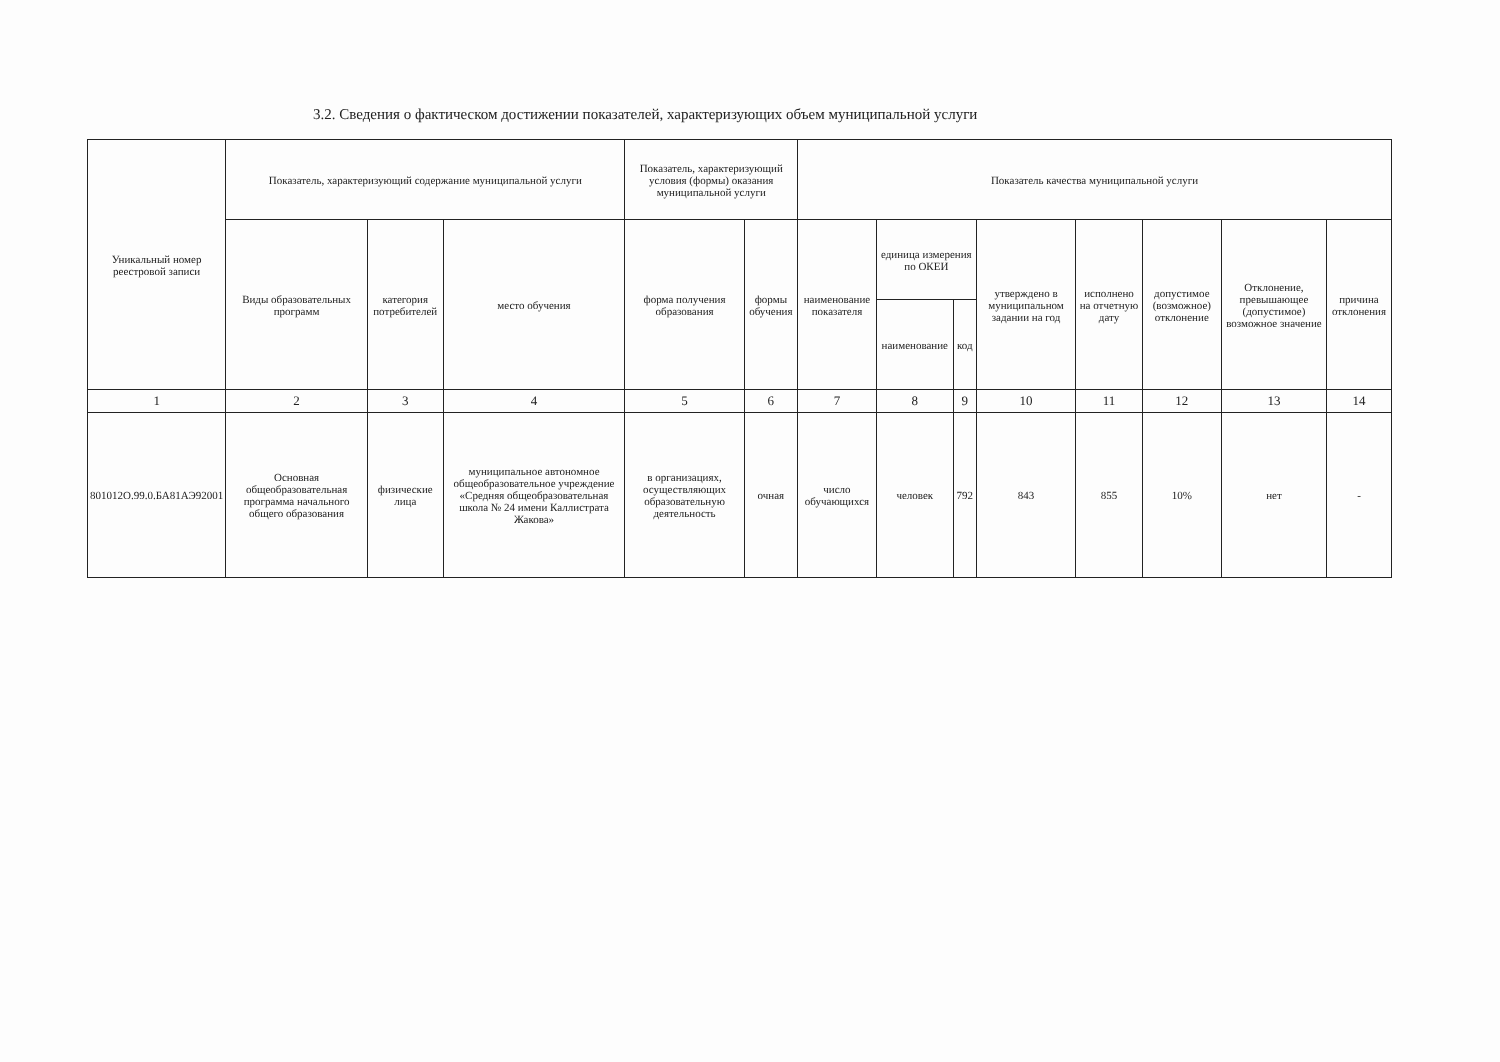3.2. Сведения о фактическом достижении показателей, характеризующих объем муниципальной услуги
| Уникальный номер реестровой записи | Показатель, характеризующий содержание муниципальной услуги | | | Показатель, характеризующий условия (формы) оказания муниципальной услуги | | Показатель качества муниципальной услуги | | | | | | | |
| --- | --- | --- | --- | --- | --- | --- | --- | --- | --- | --- | --- | --- | --- |
| | Виды образовательных программ | категория потребителей | место обучения | форма получения образования | формы обучения | наименование показателя | единица измерения по ОКЕИ | | утверждено в муниципальном задании на год | исполнено на отчетную дату | допустимое (возможное) отклонение | Отклонение, превышающее (допустимое) возможное значение | причина отклонения |
| | | | | | | | наименование | код | | | | | |
| 1 | 2 | 3 | 4 | 5 | 6 | 7 | 8 | 9 | 10 | 11 | 12 | 13 | 14 |
| 801012О.99.0.БА81АЭ92001 | Основная общеобразовательная программа начального общего образования | физические лица | муниципальное автономное общеобразовательное учреждение «Средняя общеобразовательная школа № 24 имени Каллистрата Жакова» | в организациях, осуществляющих образовательную деятельность | очная | число обучающихся | человек | 792 | 843 | 855 | 10% | нет | - |